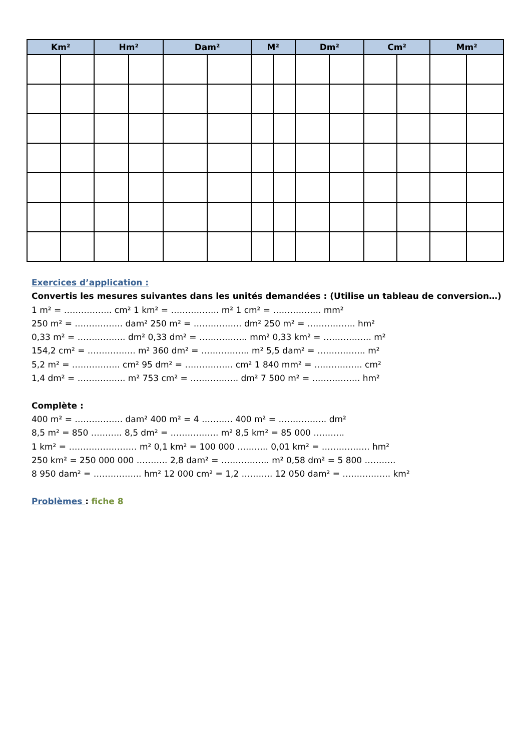| Km² | | Hm² | | Dam² | | M² | | Dm² | | Cm² | | Mm² | |
| --- | --- | --- | --- | --- | --- | --- | --- | --- | --- | --- | --- | --- | --- |
Exercices d’application :
Convertis les mesures suivantes dans les unités demandées : (Utilise un tableau de conversion…)
1 m² = …………….. cm² 1 km² = …………….. m² 1 cm² = …………….. mm²
250 m² = …………….. dam² 250 m² = …………….. dm² 250 m² = …………….. hm²
0,33 m² = …………….. dm² 0,33 dm² = …………….. mm² 0,33 km² = …………….. m²
154,2 cm² = …………….. m² 360 dm² = …………….. m² 5,5 dam² = …………….. m²
5,2 m² = …………….. cm² 95 dm² = …………….. cm² 1 840 mm² = …………….. cm²
1,4 dm² = …………….. m² 753 cm² = …………….. dm² 7 500 m² = …………….. hm²
Complète :
400 m² = …………….. dam² 400 m² = 4 ……….. 400 m² = …………….. dm²
8,5 m² = 850 ……….. 8,5 dm² = …………….. m² 8,5 km² = 85 000 ………..
1 km² = …………………… m² 0,1 km² = 100 000 ……….. 0,01 km² = …………….. hm²
250 km² = 250 000 000 ……….. 2,8 dam² = …………….. m² 0,58 dm² = 5 800 ………..
8 950 dam² = …………….. hm² 12 000 cm² = 1,2 ……….. 12 050 dam² = …………….. km²
Problèmes : fiche 8